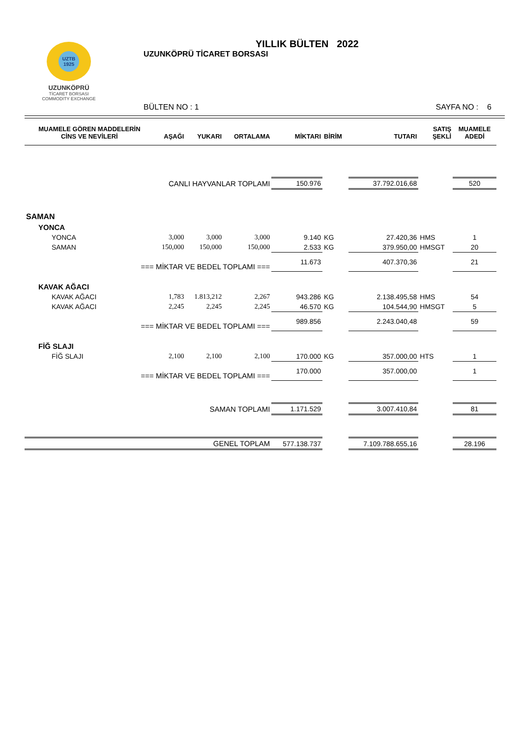UZTB 1925
UZUNKÖPRÜ
TİCARET BORSASI
COMMODITY EXCHANGE
YILLIK BÜLTEN 2022
UZUNKÖPRÜ TİCARET BORSASI
BÜLTEN NO : 1 SAYFA NO : 6
| MUAMELE GÖREN MADDELERİN CİNS VE NEVİLERİ | AŞAĞI | YUKARI | ORTALAMA | MİKTARI | BİRİM | TUTARI | SATIŞ ŞEKLİ | MUAMELE ADEDİ |
| --- | --- | --- | --- | --- | --- | --- | --- | --- |
| CANLI HAYVANLAR TOPLAMI | | | | 150.976 | | 37.792.016,68 | | 520 |
| SAMAN | | | | | | | | |
| YONCA | | | | | | | | |
| YONCA | 3,000 | 3,000 | 3,000 | 9.140 | KG | 27.420,36 | HMS | 1 |
| SAMAN | 150,000 | 150,000 | 150,000 | 2.533 | KG | 379.950,00 | HMSGT | 20 |
| === MİKTAR VE BEDEL TOPLAMI === | | | | 11.673 | | 407.370,36 | | 21 |
| KAVAK AĞACI | | | | | | | | |
| KAVAK AĞACI | 1,783 | 1.813,212 | 2,267 | 943.286 | KG | 2.138.495,58 | HMS | 54 |
| KAVAK AĞACI | 2,245 | 2,245 | 2,245 | 46.570 | KG | 104.544,90 | HMSGT | 5 |
| === MİKTAR VE BEDEL TOPLAMI === | | | | 989.856 | | 2.243.040,48 | | 59 |
| FİĞ SLAJI | | | | | | | | |
| FİĞ SLAJI | 2,100 | 2,100 | 2,100 | 170.000 | KG | 357.000,00 | HTS | 1 |
| === MİKTAR VE BEDEL TOPLAMI === | | | | 170.000 | | 357.000,00 | | 1 |
| SAMAN TOPLAMI | | | | 1.171.529 | | 3.007.410,84 | | 81 |
| GENEL TOPLAM | | | | 577.138.737 | | 7.109.788.655,16 | | 28.196 |